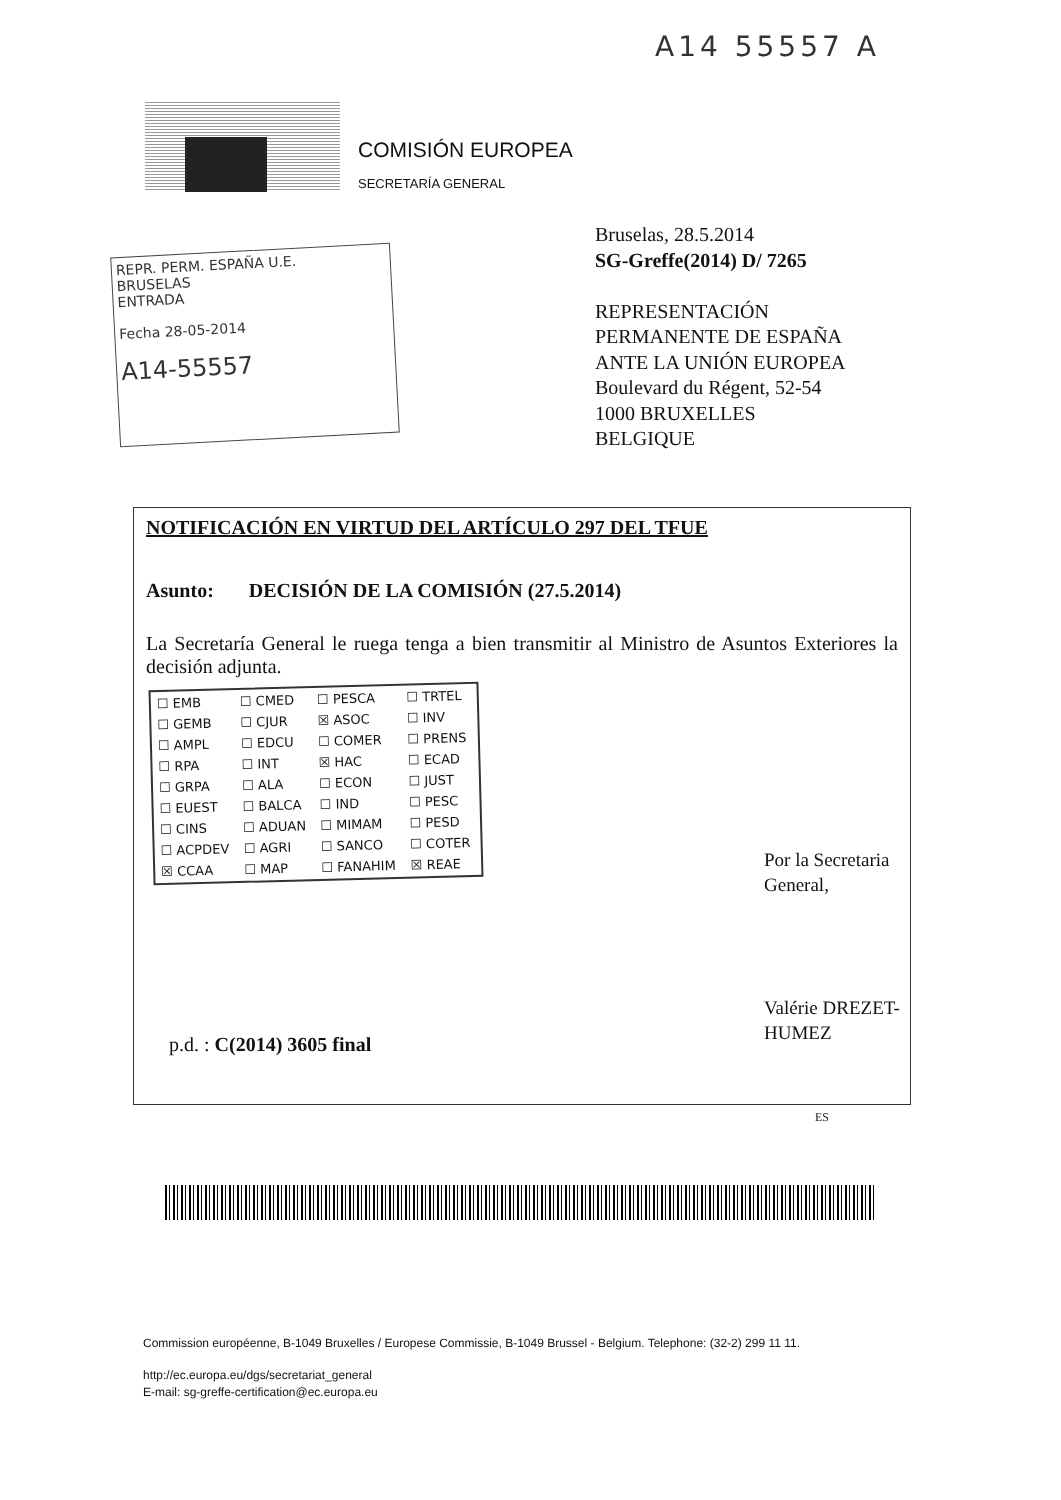A14 55557 A
COMISIÓN EUROPEA
SECRETARÍA GENERAL
REPR. PERM. ESPAÑA U.E.
BRUSELAS
ENTRADA
Fecha 28-05-2014
A14-55557
Bruselas, 28.5.2014
SG-Greffe(2014) D/ 7265
REPRESENTACIÓN
PERMANENTE DE ESPAÑA
ANTE LA UNIÓN EUROPEA
Boulevard du Régent, 52-54
1000 BRUXELLES
BELGIQUE
NOTIFICACIÓN EN VIRTUD DEL ARTÍCULO 297 DEL TFUE
Asunto: DECISIÓN DE LA COMISIÓN (27.5.2014)
La Secretaría General le ruega tenga a bien transmitir al Ministro de Asuntos Exteriores la decisión adjunta.
| ☐ EMB | ☐ CMED | ☐ PESCA | ☐ TRTEL |
| ☐ GEMB | ☐ CJUR | ☒ ASOC | ☐ INV |
| ☐ AMPL | ☐ EDCU | ☐ COMER | ☐ PRENS |
| ☐ RPA | ☐ INT | ☒ HAC | ☐ ECAD |
| ☐ GRPA | ☐ ALA | ☐ ECON | ☐ JUST |
| ☐ EUEST | ☐ BALCA | ☐ IND | ☐ PESC |
| ☐ CINS | ☐ ADUAN | ☐ MIMAM | ☐ PESD |
| ☐ ACPDEV | ☐ AGRI | ☐ SANCO | ☐ COTER |
| ☒ CCAA | ☐ MAP | ☐ FANAHIM | ☒ REAE |
Por la Secretaria General,
Valérie DREZET-HUMEZ
p.d. : C(2014) 3605 final
ES
Commission européenne, B-1049 Bruxelles / Europese Commissie, B-1049 Brussel - Belgium. Telephone: (32-2) 299 11 11.
http://ec.europa.eu/dgs/secretariat_general
E-mail: sg-greffe-certification@ec.europa.eu